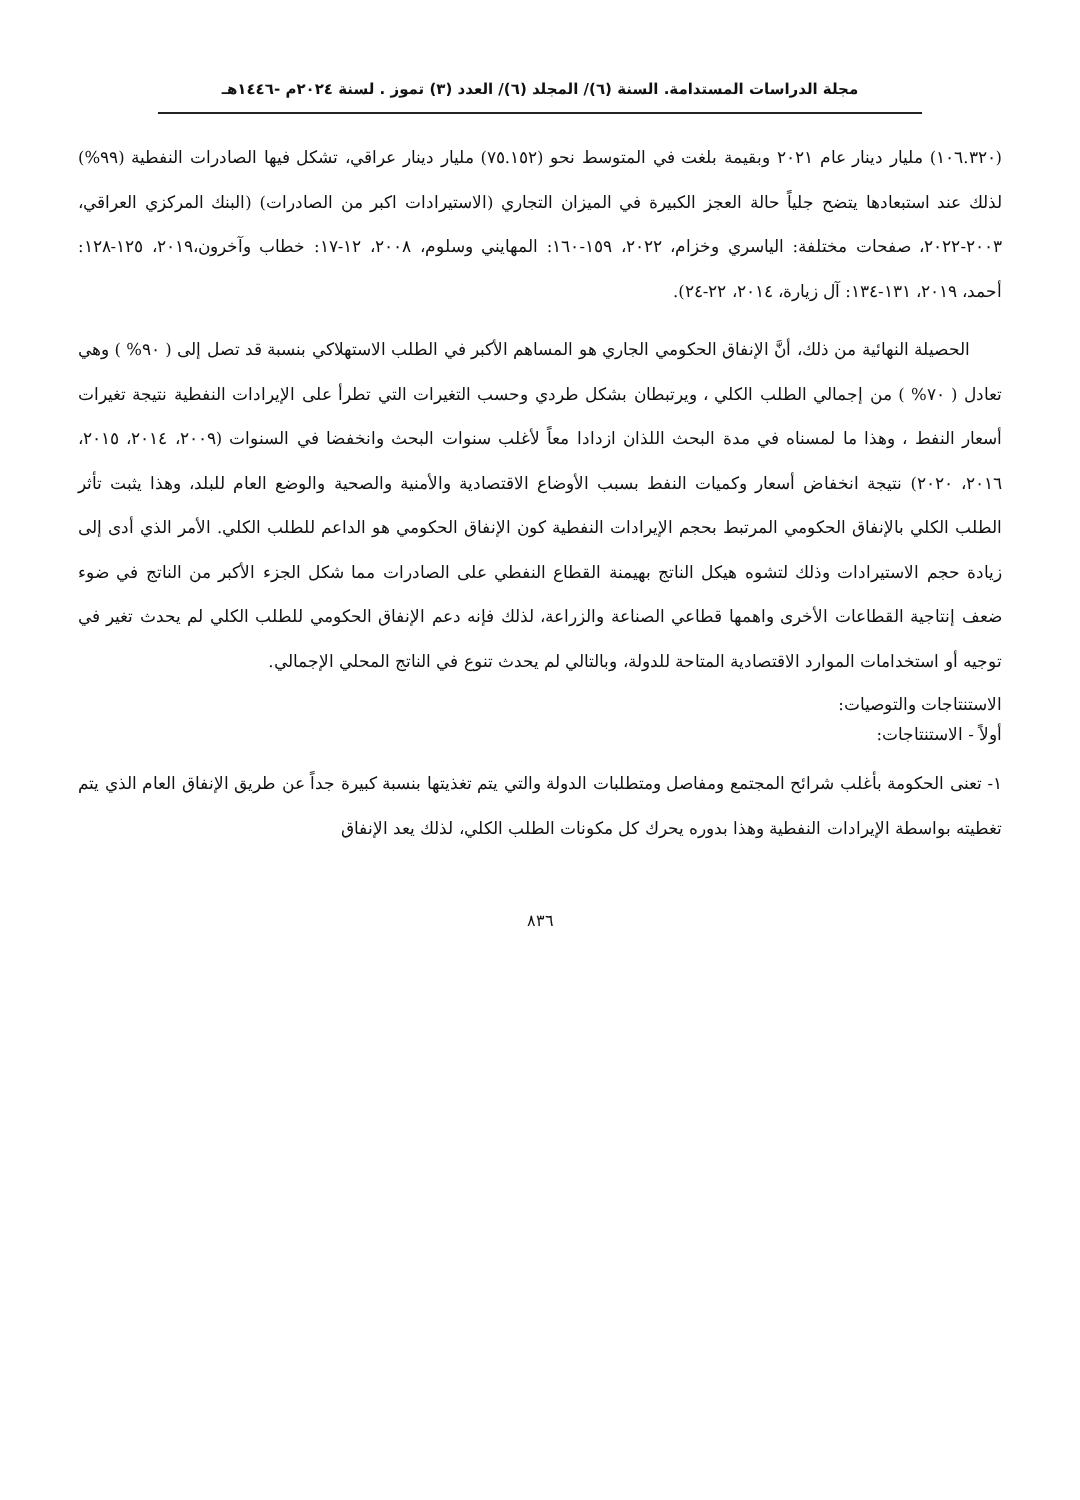مجلة الدراسات المستدامة. السنة (٦)/ المجلد (٦)/ العدد (٣) تموز . لسنة ٢٠٢٤م -١٤٤٦هـ
(١٠٦.٣٢٠) مليار دينار عام ٢٠٢١ وبقيمة بلغت في المتوسط نحو (٧٥.١٥٢) مليار دينار عراقي، تشكل فيها الصادرات النفطية (٩٩%) لذلك عند استبعادها يتضح جلياً حالة العجز الكبيرة في الميزان التجاري (الاستيرادات اكبر من الصادرات) (البنك المركزي العراقي، ٢٠٠٣-٢٠٢٢، صفحات مختلفة: الياسري وخزام، ٢٠٢٢، ١٥٩-١٦٠: المهايني وسلوم، ٢٠٠٨، ١٢-١٧: خطاب وآخرون،٢٠١٩، ١٢٥-١٢٨: أحمد، ٢٠١٩، ١٣١-١٣٤: آل زيارة، ٢٠١٤، ٢٢-٢٤).
الحصيلة النهائية من ذلك، أنَّ الإنفاق الحكومي الجاري هو المساهم الأكبر في الطلب الاستهلاكي بنسبة قد تصل إلى ( ٩٠% ) وهي تعادل ( ٧٠% ) من إجمالي الطلب الكلي ، ويرتبطان بشكل طردي وحسب التغيرات التي تطرأ على الإيرادات النفطية نتيجة تغيرات أسعار النفط ، وهذا ما لمسناه في مدة البحث اللذان ازدادا معاً لأغلب سنوات البحث وانخفضا في السنوات (٢٠٠٩، ٢٠١٤، ٢٠١٥، ٢٠١٦، ٢٠٢٠) نتيجة انخفاض أسعار وكميات النفط بسبب الأوضاع الاقتصادية والأمنية والصحية والوضع العام للبلد، وهذا يثبت تأثر الطلب الكلي بالإنفاق الحكومي المرتبط بحجم الإيرادات النفطية كون الإنفاق الحكومي هو الداعم للطلب الكلي. الأمر الذي أدى إلى زيادة حجم الاستيرادات وذلك لتشوه هيكل الناتج بهيمنة القطاع النفطي على الصادرات مما شكل الجزء الأكبر من الناتج في ضوء ضعف إنتاجية القطاعات الأخرى واهمها قطاعي الصناعة والزراعة، لذلك فإنه دعم الإنفاق الحكومي للطلب الكلي لم يحدث تغير في توجيه أو استخدامات الموارد الاقتصادية المتاحة للدولة، وبالتالي لم يحدث تنوع في الناتج المحلي الإجمالي.
الاستنتاجات والتوصيات:
أولاً - الاستنتاجات:
١- تعنى الحكومة بأغلب شرائح المجتمع ومفاصل ومتطلبات الدولة والتي يتم تغذيتها بنسبة كبيرة جداً عن طريق الإنفاق العام الذي يتم تغطيته بواسطة الإيرادات النفطية وهذا بدوره يحرك كل مكونات الطلب الكلي، لذلك يعد الإنفاق
٨٣٦